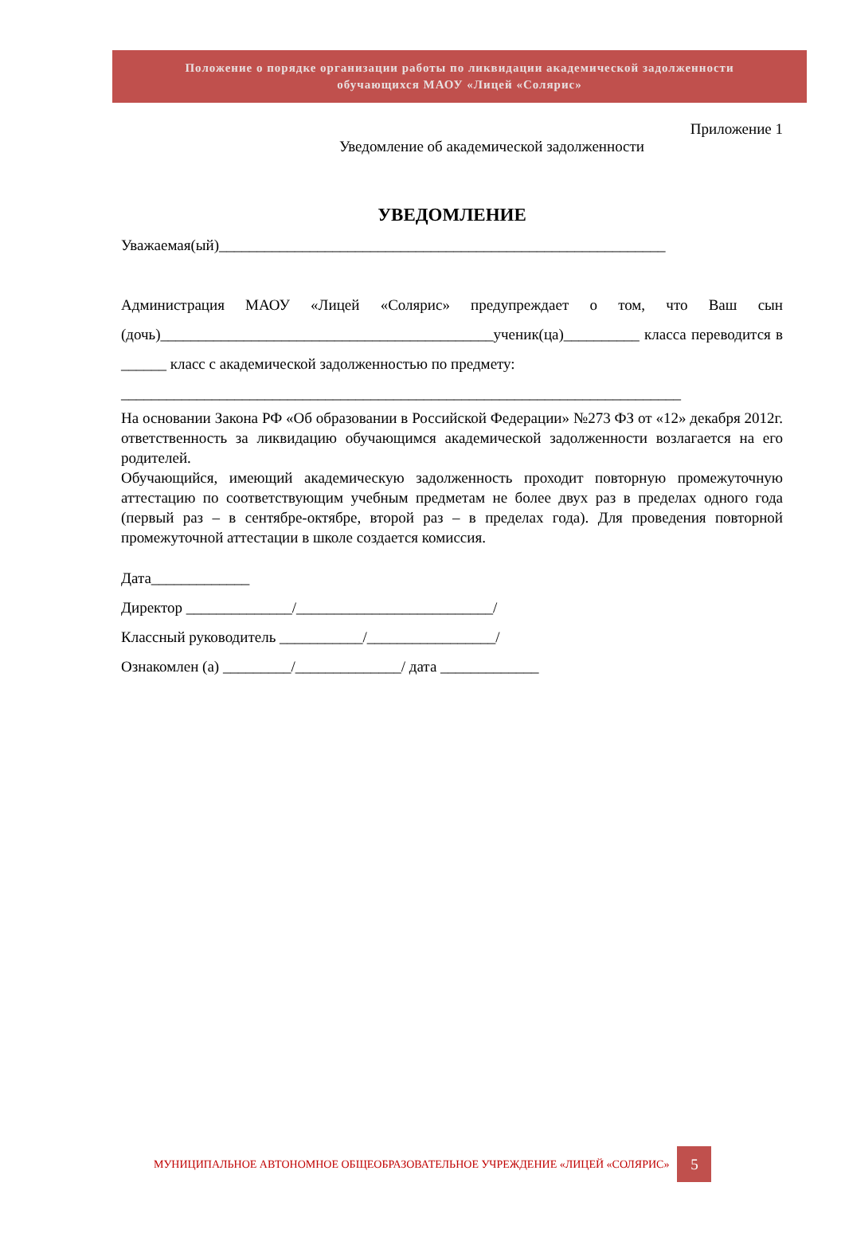Положение о порядке организации работы по ликвидации академической задолженности
обучающихся МАОУ «Лицей «Солярис»
Приложение 1
Уведомление об академической задолженности
УВЕДОМЛЕНИЕ
Уважаемая(ый)___________________________________________________________
Администрация МАОУ «Лицей «Солярис» предупреждает о том, что Ваш сын (дочь)____________________________________________ученик(ца)__________ класса переводится в ______ класс с академической задолженностью по предмету:
__________________________________________________________________________
На основании Закона РФ «Об образовании в Российской Федерации» №273 ФЗ от «12» декабря 2012г. ответственность за ликвидацию обучающимся академической задолженности возлагается на его родителей.
Обучающийся, имеющий академическую задолженность проходит повторную промежуточную аттестацию по соответствующим учебным предметам не более двух раз в пределах одного года (первый раз – в сентябре-октябре, второй раз – в пределах года). Для проведения повторной промежуточной аттестации в школе создается комиссия.
Дата_____________
Директор ______________/__________________________/
Классный руководитель ___________/_________________/
Ознакомлен (а) _________/______________/ дата _____________
МУНИЦИПАЛЬНОЕ АВТОНОМНОЕ ОБЩЕОБРАЗОВАТЕЛЬНОЕ УЧРЕЖДЕНИЕ «ЛИЦЕЙ «СОЛЯРИС» 5